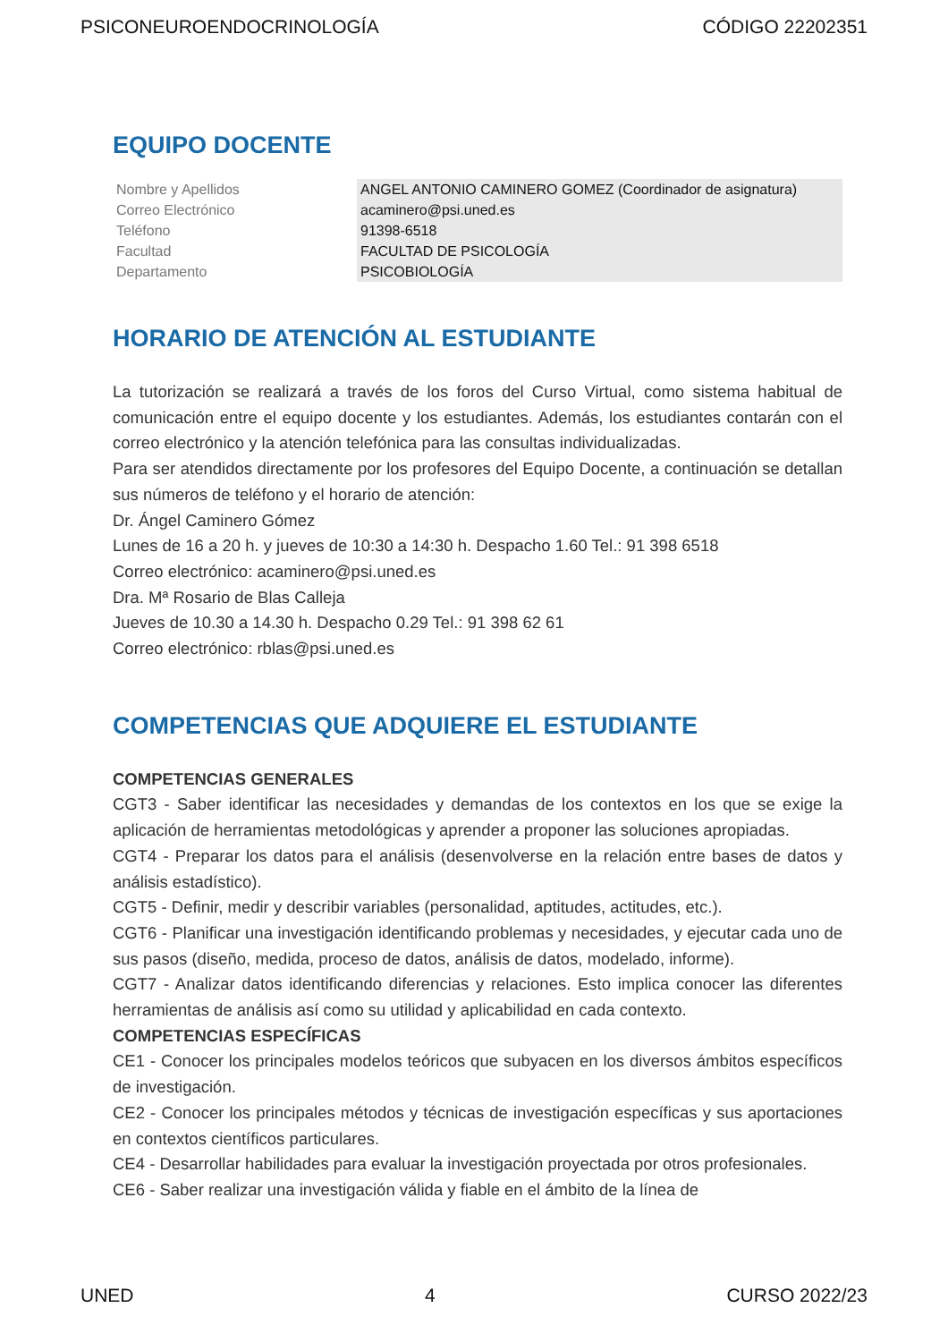PSICONEUROENDOCRINOLOGÍA CÓDIGO 22202351
EQUIPO DOCENTE
| Nombre y Apellidos | ANGEL ANTONIO CAMINERO GOMEZ (Coordinador de asignatura) |
| Correo Electrónico | acaminero@psi.uned.es |
| Teléfono | 91398-6518 |
| Facultad | FACULTAD DE PSICOLOGÍA |
| Departamento | PSICOBIOLOGÍA |
HORARIO DE ATENCIÓN AL ESTUDIANTE
La tutorización se realizará a través de los foros del Curso Virtual, como sistema habitual de comunicación entre el equipo docente y los estudiantes. Además, los estudiantes contarán con el correo electrónico y la atención telefónica para las consultas individualizadas.
Para ser atendidos directamente por los profesores del Equipo Docente, a continuación se detallan sus números de teléfono y el horario de atención:
Dr. Ángel Caminero Gómez
Lunes de 16 a 20 h. y jueves de 10:30 a 14:30 h. Despacho 1.60 Tel.: 91 398 6518
Correo electrónico: acaminero@psi.uned.es
Dra. Mª Rosario de Blas Calleja
Jueves de 10.30 a 14.30 h. Despacho 0.29 Tel.: 91 398 62 61
Correo electrónico: rblas@psi.uned.es
COMPETENCIAS QUE ADQUIERE EL ESTUDIANTE
COMPETENCIAS GENERALES
CGT3 - Saber identificar las necesidades y demandas de los contextos en los que se exige la aplicación de herramientas metodológicas y aprender a proponer las soluciones apropiadas.
CGT4 - Preparar los datos para el análisis (desenvolverse en la relación entre bases de datos y análisis estadístico).
CGT5 - Definir, medir y describir variables (personalidad, aptitudes, actitudes, etc.).
CGT6 - Planificar una investigación identificando problemas y necesidades, y ejecutar cada uno de sus pasos (diseño, medida, proceso de datos, análisis de datos, modelado, informe).
CGT7 - Analizar datos identificando diferencias y relaciones. Esto implica conocer las diferentes herramientas de análisis así como su utilidad y aplicabilidad en cada contexto.
COMPETENCIAS ESPECÍFICAS
CE1 - Conocer los principales modelos teóricos que subyacen en los diversos ámbitos específicos de investigación.
CE2 - Conocer los principales métodos y técnicas de investigación específicas y sus aportaciones en contextos científicos particulares.
CE4 - Desarrollar habilidades para evaluar la investigación proyectada por otros profesionales.
CE6 - Saber realizar una investigación válida y fiable en el ámbito de la línea de
UNED 4 CURSO 2022/23